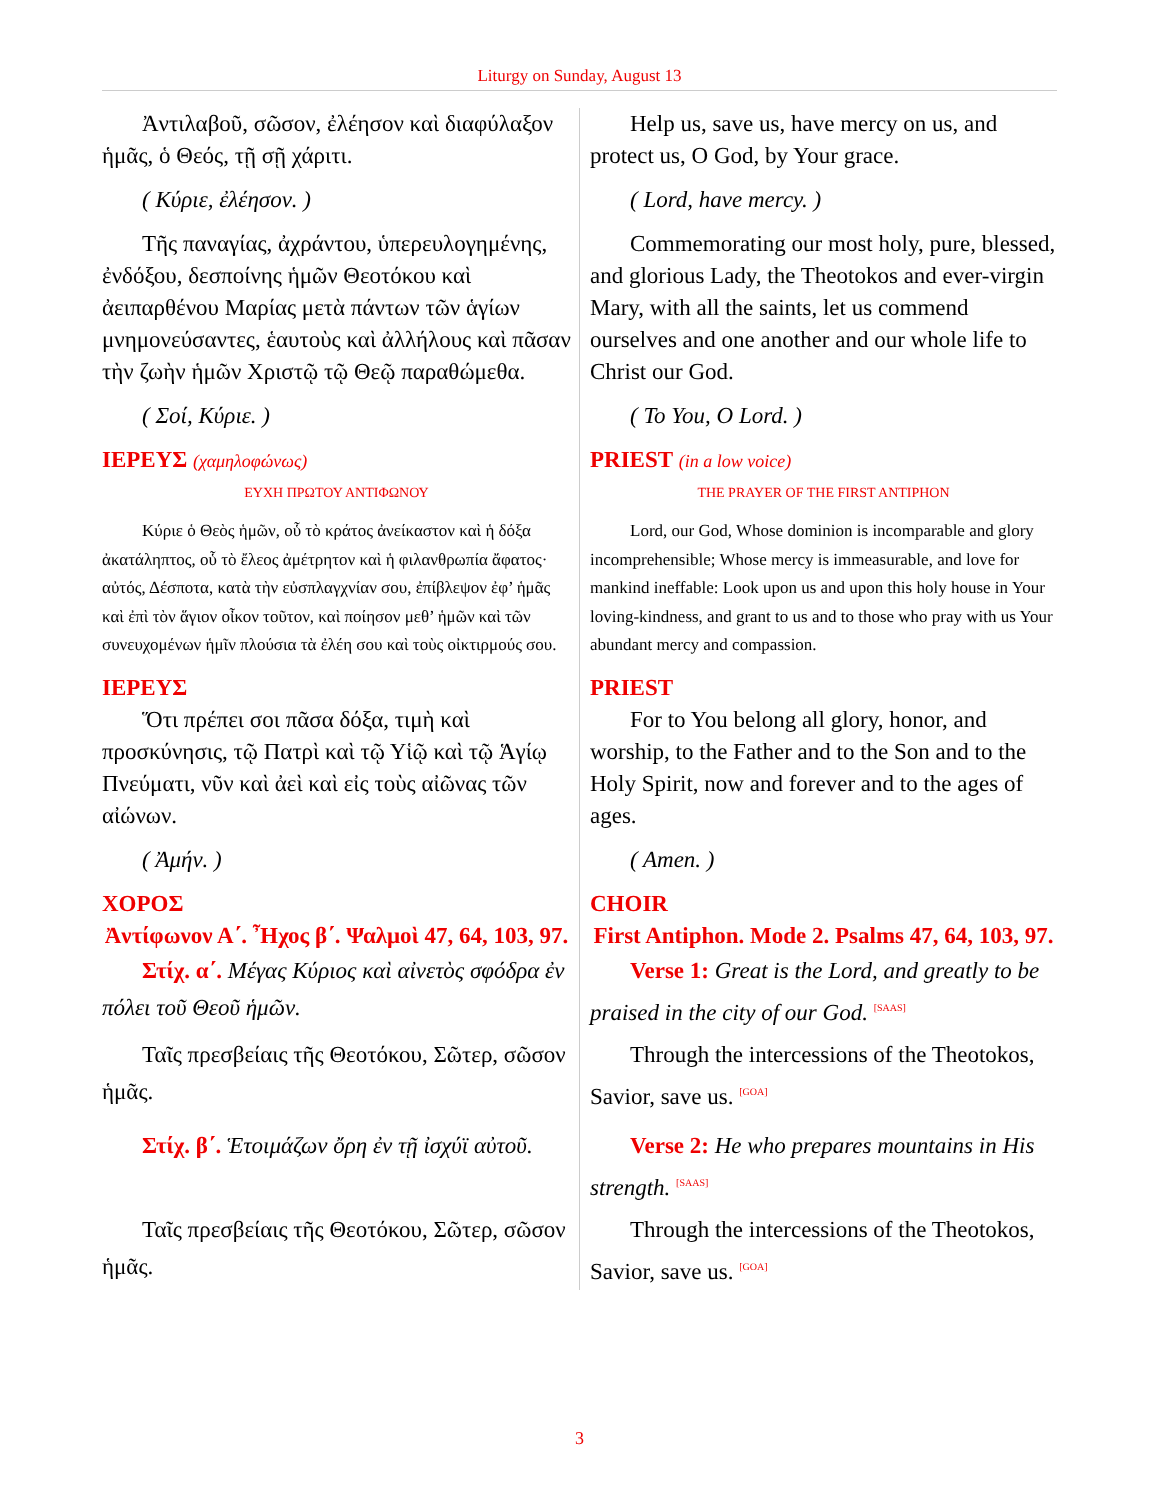Liturgy on Sunday, August 13
| Ἀντιλαβοῦ, σῶσον, ἐλέησον καὶ διαφύλαξον ἡμᾶς, ὁ Θεός, τῇ σῇ χάριτι. | Help us, save us, have mercy on us, and protect us, O God, by Your grace. |
| ( Κύριε, ἐλέησον. ) | ( Lord, have mercy. ) |
| Τῆς παναγίας, ἀχράντου, ὑπερευλογημένης, ἐνδόξου, δεσποίνης ἡμῶν Θεοτόκου καὶ ἀειπαρθένου Μαρίας μετὰ πάντων τῶν ἁγίων μνημονεύσαντες, ἑαυτοὺς καὶ ἀλλήλους καὶ πᾶσαν τὴν ζωὴν ἡμῶν Χριστῷ τῷ Θεῷ παραθώμεθα. | Commemorating our most holy, pure, blessed, and glorious Lady, the Theotokos and ever-virgin Mary, with all the saints, let us commend ourselves and one another and our whole life to Christ our God. |
| ( Σοί, Κύριε. ) | ( To You, O Lord. ) |
| ΙΕΡΕΥΣ (χαμηλοφώνως) ΕΥΧΗ ΠΡΩΤΟΥ ΑΝΤΙΦΩΝΟΥ Κύριε ὁ Θεὸς ἡμῶν, οὗ τὸ κράτος ἀνείκαστον καὶ ἡ δόξα ἀκατάληπτος, οὗ τὸ ἔλεος ἀμέτρητον καὶ ἡ φιλανθρωπία ἄφατος· αὐτός, Δέσποτα, κατὰ τὴν εὐσπλαγχνίαν σου, ἐπίβλεψον ἐφ’ ἡμᾶς καὶ ἐπὶ τὸν ἅγιον οἶκον τοῦτον, καὶ ποίησον μεθ’ ἡμῶν καὶ τῶν συνευχομένων ἡμῖν πλούσια τὰ ἐλέη σου καὶ τοὺς οἰκτιρμούς σου. | PRIEST (in a low voice) THE PRAYER OF THE FIRST ANTIPHON Lord, our God, Whose dominion is incomparable and glory incomprehensible; Whose mercy is immeasurable, and love for mankind ineffable: Look upon us and upon this holy house in Your loving-kindness, and grant to us and to those who pray with us Your abundant mercy and compassion. |
| ΙΕΡΕΥΣ Ὅτι πρέπει σοι πᾶσα δόξα, τιμὴ καὶ προσκύνησις, τῷ Πατρὶ καὶ τῷ Υἱῷ καὶ τῷ Ἁγίῳ Πνεύματι, νῦν καὶ ἀεὶ καὶ εἰς τοὺς αἰῶνας τῶν αἰώνων. | PRIEST For to You belong all glory, honor, and worship, to the Father and to the Son and to the Holy Spirit, now and forever and to the ages of ages. |
| ( Ἀμήν. ) | ( Amen. ) |
| ΧΟΡΟΣ Ἀντίφωνον Α΄. Ἦχος β΄. Ψαλμοὶ 47, 64, 103, 97. Στίχ. α΄. Μέγας Κύριος καὶ αἰνετὸς σφόδρα ἐν πόλει τοῦ Θεοῦ ἡμῶν. | CHOIR First Antiphon. Mode 2. Psalms 47, 64, 103, 97. Verse 1: Great is the Lord, and greatly to be praised in the city of our God. <sup>[SAAS]</sup> |
| Ταῖς πρεσβείαις τῆς Θεοτόκου, Σῶτερ, σῶσον ἡμᾶς. | Through the intercessions of the Theotokos, Savior, save us. <sup>[GOA]</sup> |
| Στίχ. β΄. Ἑτοιμάζων ὄρη ἐν τῇ ἰσχύϊ αὐτοῦ. | Verse 2: He who prepares mountains in His strength. <sup>[SAAS]</sup> |
| Ταῖς πρεσβείαις τῆς Θεοτόκου, Σῶτερ, σῶσον ἡμᾶς. | Through the intercessions of the Theotokos, Savior, save us. <sup>[GOA]</sup> |
3